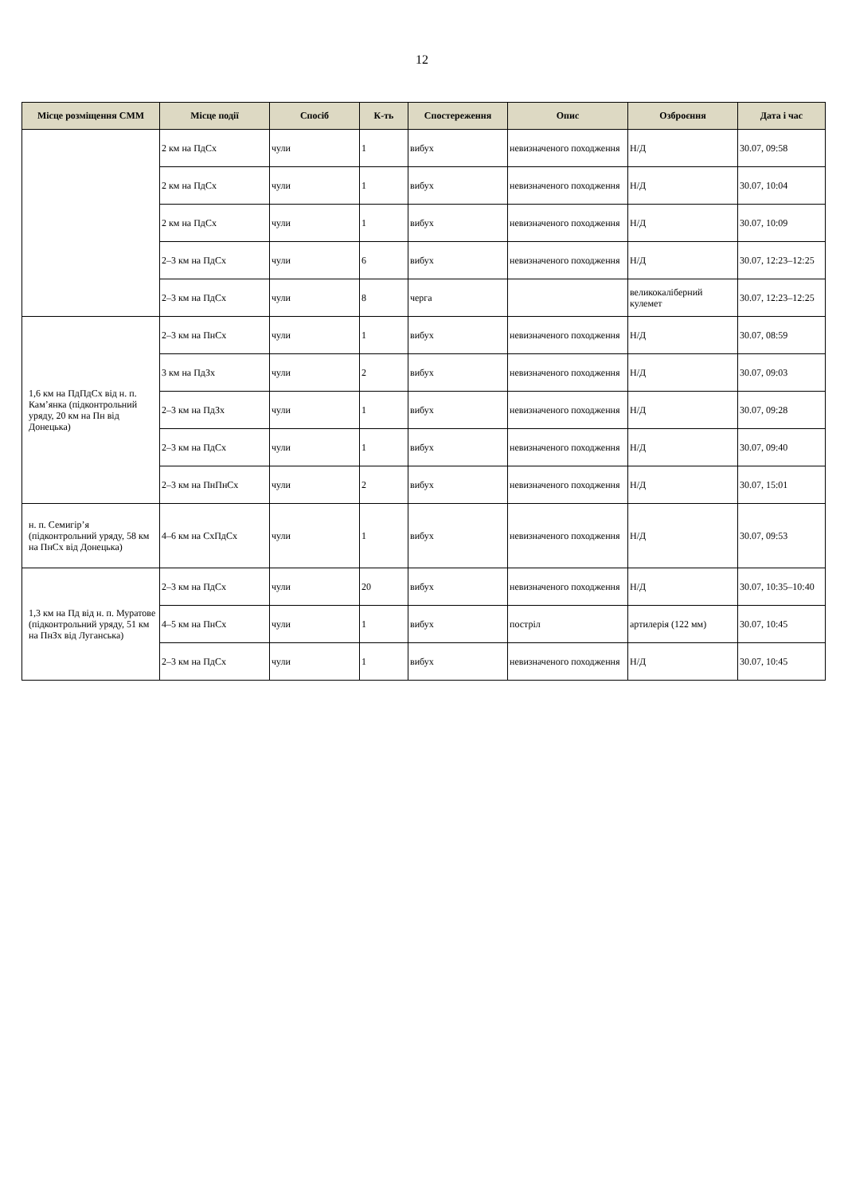12
| Місце розміщення СММ | Місце події | Спосіб | К-ть | Спостереження | Опис | Озброєння | Дата і час |
| --- | --- | --- | --- | --- | --- | --- | --- |
| | 2 км на ПдСх | чули | 1 | вибух | невизначеного походження | Н/Д | 30.07, 09:58 |
| | 2 км на ПдСх | чули | 1 | вибух | невизначеного походження | Н/Д | 30.07, 10:04 |
| | 2 км на ПдСх | чули | 1 | вибух | невизначеного походження | Н/Д | 30.07, 10:09 |
| | 2–3 км на ПдСх | чули | 6 | вибух | невизначеного походження | Н/Д | 30.07, 12:23–12:25 |
| | 2–3 км на ПдСх | чули | 8 | черга | | великокаліберний кулемет | 30.07, 12:23–12:25 |
| 1,6 км на ПдПдСх від н. п. Кам’янка (підконтрольний уряду, 20 км на Пн від Донецька) | 2–3 км на ПнСх | чули | 1 | вибух | невизначеного походження | Н/Д | 30.07, 08:59 |
| | 3 км на ПдЗх | чули | 2 | вибух | невизначеного походження | Н/Д | 30.07, 09:03 |
| | 2–3 км на ПдЗх | чули | 1 | вибух | невизначеного походження | Н/Д | 30.07, 09:28 |
| | 2–3 км на ПдСх | чули | 1 | вибух | невизначеного походження | Н/Д | 30.07, 09:40 |
| | 2–3 км на ПнПнСх | чули | 2 | вибух | невизначеного походження | Н/Д | 30.07, 15:01 |
| н. п. Семигір’я (підконтрольний уряду, 58 км на ПнСх від Донецька) | 4–6 км на СхПдСх | чули | 1 | вибух | невизначеного походження | Н/Д | 30.07, 09:53 |
| 1,3 км на Пд від н. п. Муратове (підконтрольний уряду, 51 км на ПнЗх від Луганська) | 2–3 км на ПдСх | чули | 20 | вибух | невизначеного походження | Н/Д | 30.07, 10:35–10:40 |
| | 4–5 км на ПнСх | чули | 1 | вибух | постріл | артилерія (122 мм) | 30.07, 10:45 |
| | 2–3 км на ПдСх | чули | 1 | вибух | невизначеного походження | Н/Д | 30.07, 10:45 |